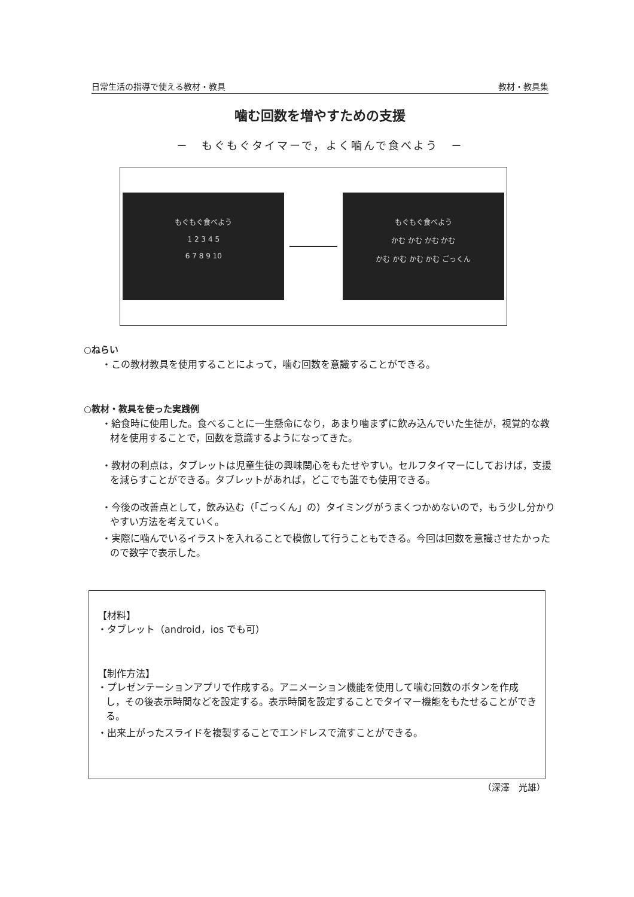日常生活の指導で使える教材・教具 教材・教具集
噛む回数を増やすための支援
－　もぐもぐタイマーで，よく噛んで食べよう　－
もぐもぐ食べよう
1 2 3 4 5
6 7 8 9 10
もぐもぐ食べよう
かむ かむ かむ かむ
かむ かむ かむ かむ ごっくん
○ねらい
・この教材教具を使用することによって，噛む回数を意識することができる。
○教材・教具を使った実践例
・給食時に使用した。食べることに一生懸命になり，あまり噛まずに飲み込んでいた生徒が，視覚的な教材を使用することで，回数を意識するようになってきた。
・教材の利点は，タブレットは児童生徒の興味関心をもたせやすい。セルフタイマーにしておけば，支援を減らすことができる。タブレットがあれば，どこでも誰でも使用できる。
・今後の改善点として，飲み込む（「ごっくん」の）タイミングがうまくつかめないので，もう少し分かりやすい方法を考えていく。
・実際に噛んでいるイラストを入れることで模倣して行うこともできる。今回は回数を意識させたかったので数字で表示した。
【材料】
・タブレット（android，ios でも可）
【制作方法】
・プレゼンテーションアプリで作成する。アニメーション機能を使用して噛む回数のボタンを作成し，その後表示時間などを設定する。表示時間を設定することでタイマー機能をもたせることができる。
・出来上がったスライドを複製することでエンドレスで流すことができる。
（深澤　光雄）